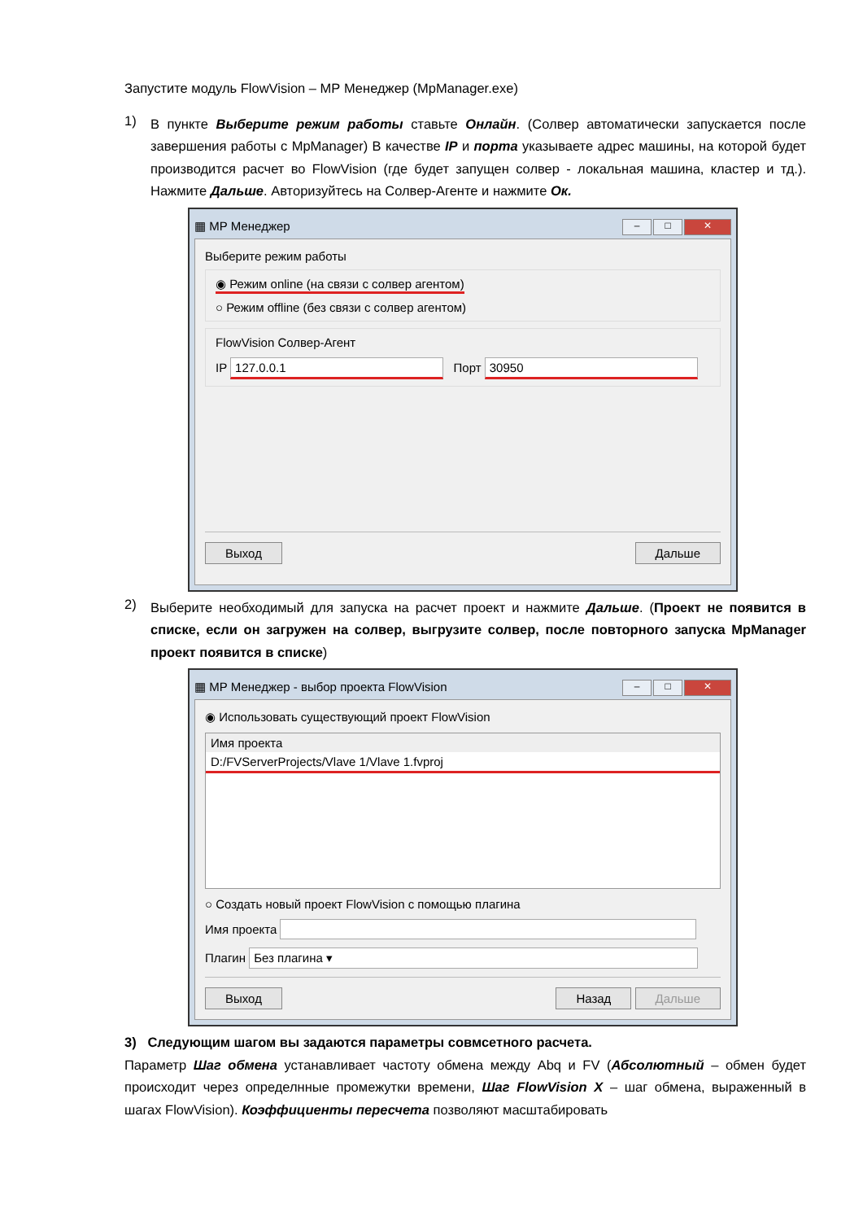Запустите модуль FlowVision – МР Менеджер (MpManager.exe)
1)
В пункте Выберите режим работы ставьте Онлайн. (Солвер автоматически запускается после завершения работы с MpManager) В качестве IP и порта указываете адрес машины, на которой будет производится расчет во FlowVision (где будет запущен солвер - локальная машина, кластер и тд.). Нажмите Дальше. Авторизуйтесь на Солвер-Агенте и нажмите Ок.
▦ МР Менеджер – □ ✕
Выберите режим работы
◉ Режим online (на связи с солвер агентом)
○ Режим offline (без связи с солвер агентом)
FlowVision Солвер-Агент
IP 127.0.0.1 Порт 30950
Выход Дальше
2)
Выберите необходимый для запуска на расчет проект и нажмите Дальше. (Проект не появится в списке, если он загружен на солвер, выгрузите солвер, после повторного запуска MpManager проект появится в списке)
▦ МР Менеджер - выбор проекта FlowVision – □ ✕
◉ Использовать существующий проект FlowVision
Имя проекта
D:/FVServerProjects/Vlave 1/Vlave 1.fvproj
○ Создать новый проект FlowVision с помощью плагина
Имя проекта
Плагин Без плагина ▾
Выход Назад Дальше
3) Следующим шагом вы задаются параметры совмсетного расчета.
Параметр Шаг обмена устанавливает частоту обмена между Abq и FV (Абсолютный – обмен будет происходит через определнные промежутки времени, Шаг FlowVision X – шаг обмена, выраженный в шагах FlowVision). Коэффициенты пересчета позволяют масштабировать